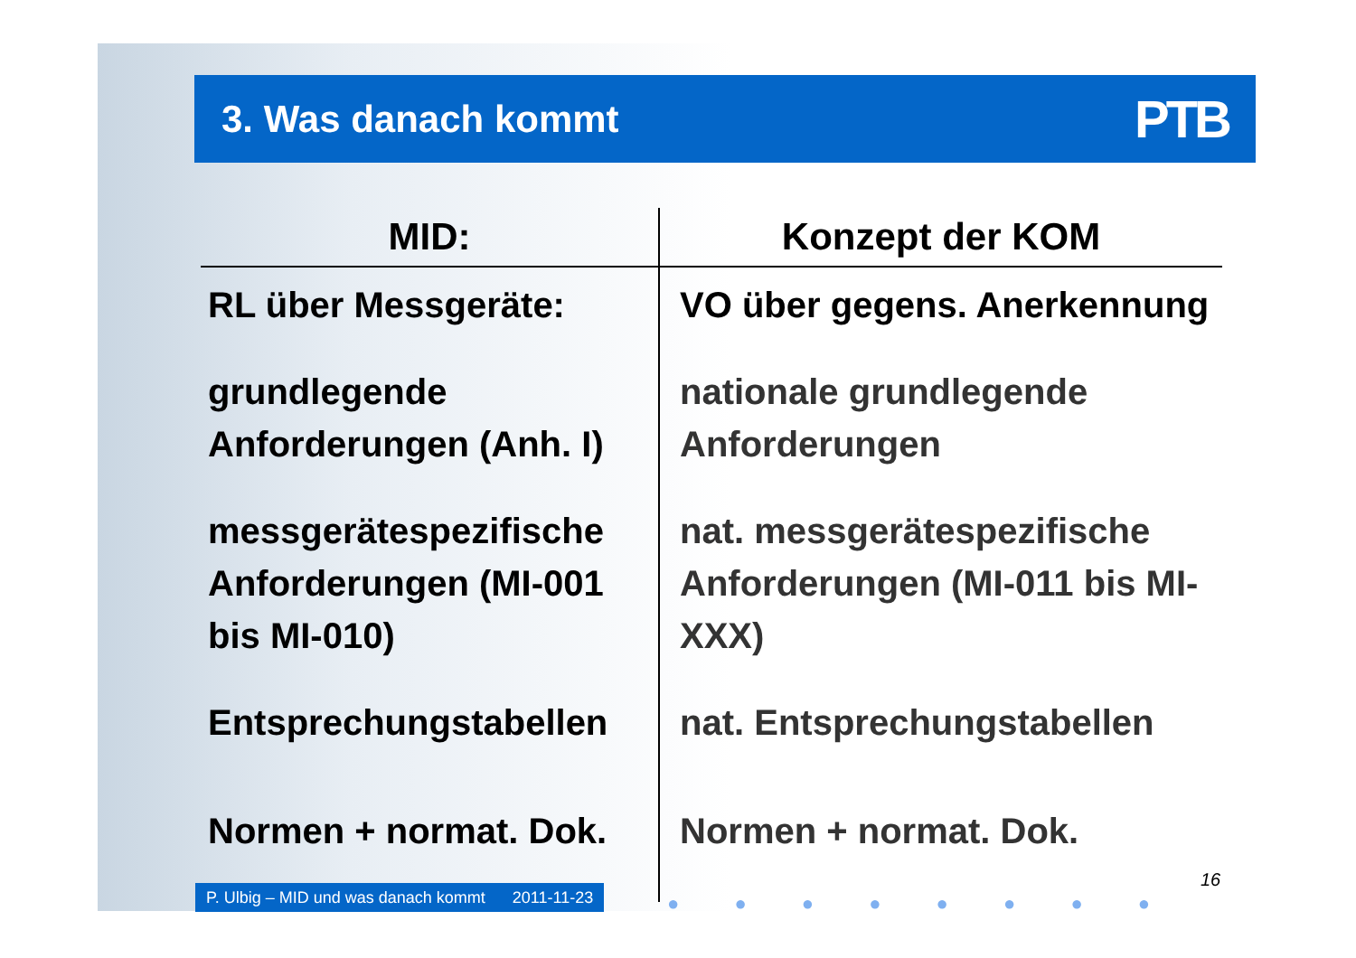3. Was danach kommt
PTB
| MID: | Konzept der KOM |
| --- | --- |
| RL über Messgeräte: | VO über gegens. Anerkennung |
| grundlegende Anforderungen (Anh. I) | nationale grundlegende Anforderungen |
| messgerätespezifische Anforderungen (MI-001 bis MI-010) | nat. messgerätespezifische Anforderungen (MI-011 bis MI-XXX) |
| Entsprechungstabellen | nat. Entsprechungstabellen |
| Normen + normat. Dok. | Normen + normat. Dok. |
P. Ulbig – MID und was danach kommt 2011-11-23
● ● ● ● ● ● ● ●
16